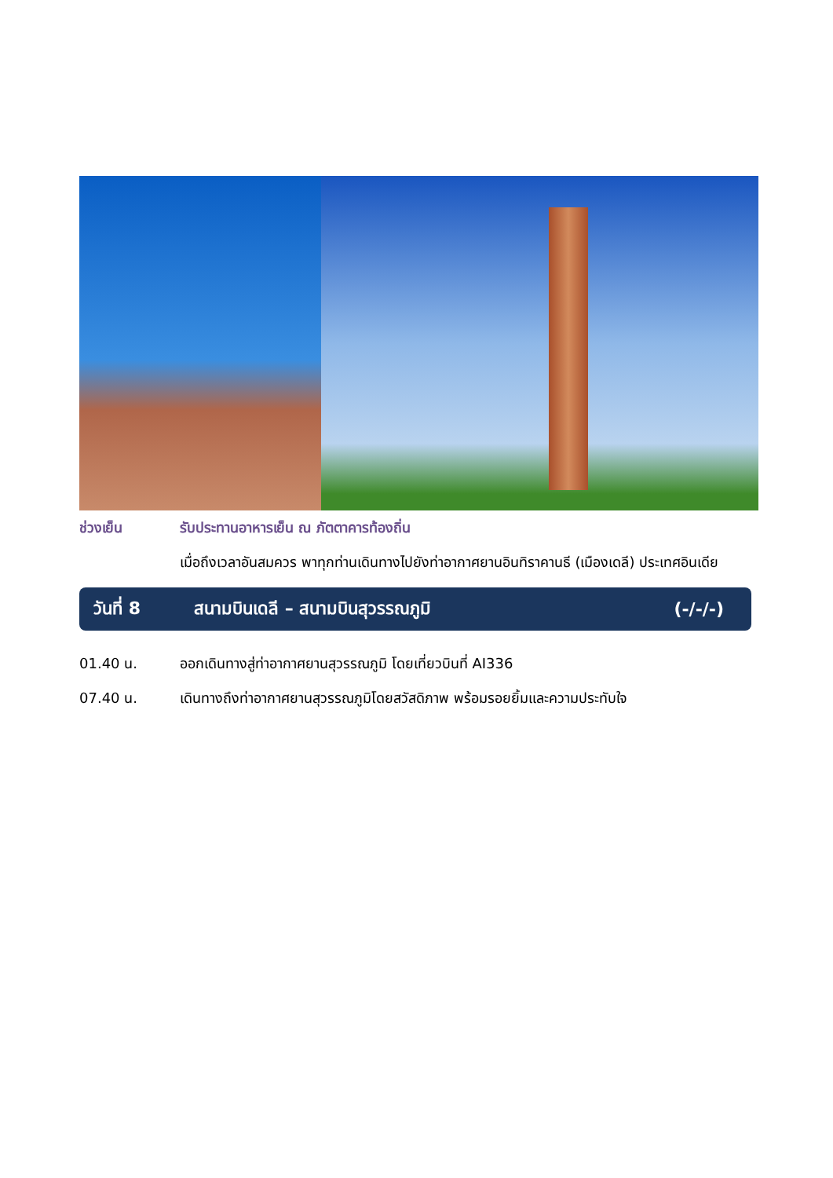ช่วงเย็น รับประทานอาหารเย็น ณ ภัตตาคารท้องถิ่น
เมื่อถึงเวลาอันสมควร พาทุกท่านเดินทางไปยังท่าอากาศยานอินทิราคานธี (เมืองเดลี) ประเทศอินเดีย
วันที่ 8
สนามบินเดลี – สนามบินสุวรรณภูมิ
(-/-/-)
01.40 น. ออกเดินทางสู่ท่าอากาศยานสุวรรณภูมิ โดยเที่ยวบินที่ AI336
07.40 น. เดินทางถึงท่าอากาศยานสุวรรณภูมิโดยสวัสดิภาพ พร้อมรอยยิ้มและความประทับใจ